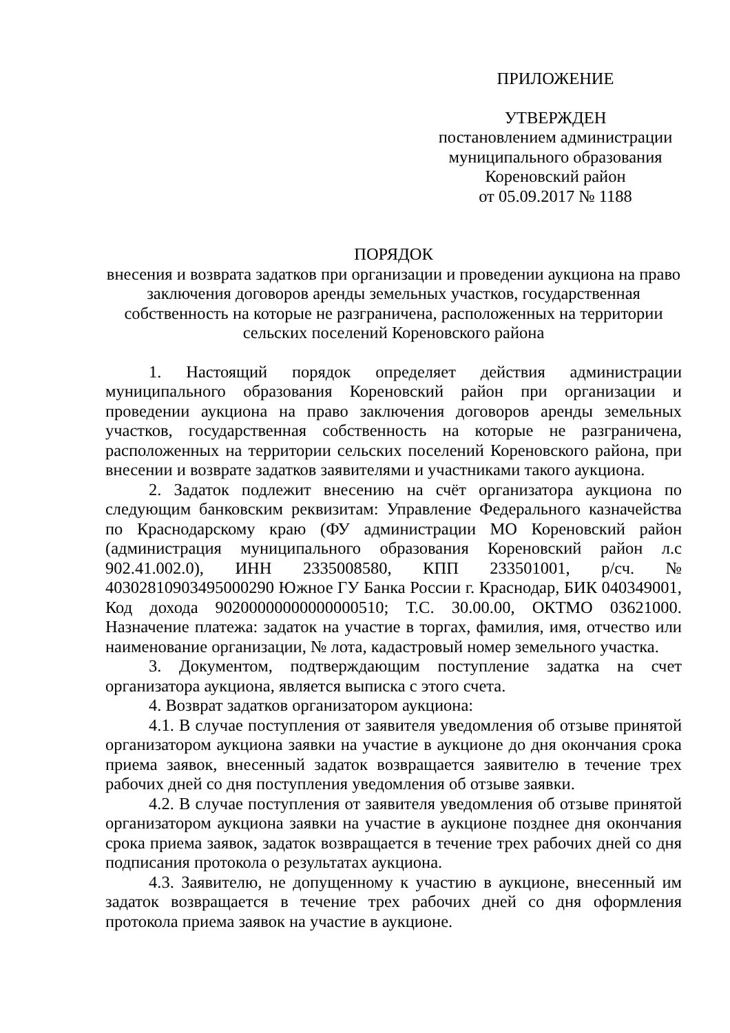ПРИЛОЖЕНИЕ
УТВЕРЖДЕН
постановлением администрации
муниципального образования
Кореновский район
от 05.09.2017 № 1188
ПОРЯДОК
внесения и возврата задатков при организации и проведении аукциона на право заключения договоров аренды земельных участков, государственная собственность на которые не разграничена, расположенных на территории сельских поселений Кореновского района
1. Настоящий порядок определяет действия администрации муниципального образования Кореновский район при организации и проведении аукциона на право заключения договоров аренды земельных участков, государственная собственность на которые не разграничена, расположенных на территории сельских поселений Кореновского района, при внесении и возврате задатков заявителями и участниками такого аукциона.
2. Задаток подлежит внесению на счёт организатора аукциона по следующим банковским реквизитам: Управление Федерального казначейства по Краснодарскому краю (ФУ администрации МО Кореновский район (администрация муниципального образования Кореновский район л.с 902.41.002.0), ИНН 2335008580, КПП 233501001, р/сч. № 40302810903495000290 Южное ГУ Банка России г. Краснодар, БИК 040349001, Код дохода 90200000000000000510; Т.С. 30.00.00, ОКТМО 03621000. Назначение платежа: задаток на участие в торгах, фамилия, имя, отчество или наименование организации, № лота, кадастровый номер земельного участка.
3. Документом, подтверждающим поступление задатка на счет организатора аукциона, является выписка с этого счета.
4. Возврат задатков организатором аукциона:
4.1. В случае поступления от заявителя уведомления об отзыве принятой организатором аукциона заявки на участие в аукционе до дня окончания срока приема заявок, внесенный задаток возвращается заявителю в течение трех рабочих дней со дня поступления уведомления об отзыве заявки.
4.2. В случае поступления от заявителя уведомления об отзыве принятой организатором аукциона заявки на участие в аукционе позднее дня окончания срока приема заявок, задаток возвращается в течение трех рабочих дней со дня подписания протокола о результатах аукциона.
4.3. Заявителю, не допущенному к участию в аукционе, внесенный им задаток возвращается в течение трех рабочих дней со дня оформления протокола приема заявок на участие в аукционе.